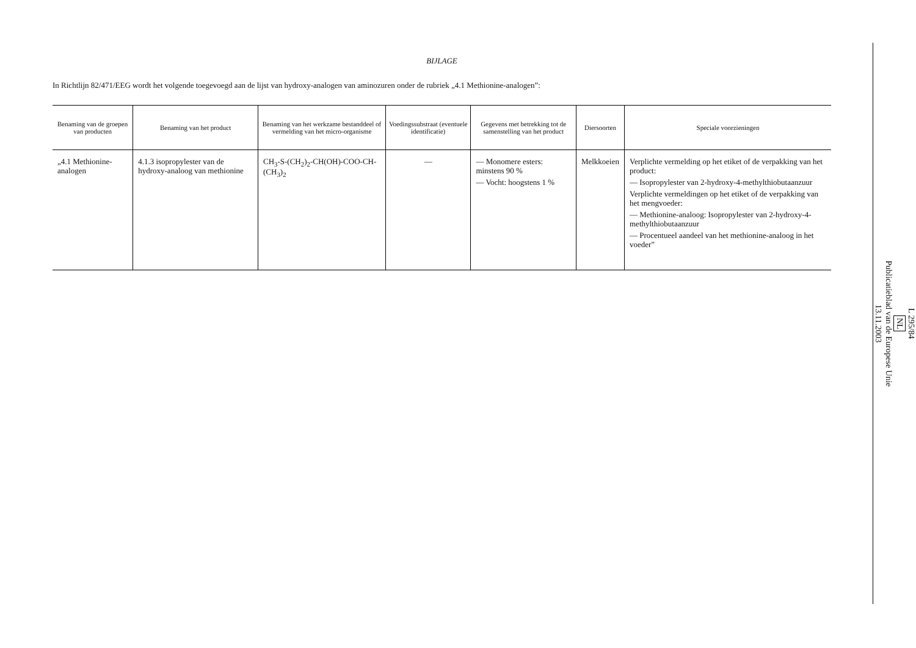BIJLAGE
In Richtlijn 82/471/EEG wordt het volgende toegevoegd aan de lijst van hydroxy-analogen van aminozuren onder de rubriek „4.1 Methionine-analogen”:
| Benaming van de groepen van producten | Benaming van het product | Benaming van het werkzame bestanddeel of vermelding van het micro-organisme | Voedingssubstraat (eventuele identificatie) | Gegevens met betrekking tot de samenstelling van het product | Diersoorten | Speciale voorzieningen |
| --- | --- | --- | --- | --- | --- | --- |
| „4.1 Methionine-analogen | 4.1.3 isopropylester van de hydroxy-analoog van methionine | CH<sub>3</sub>-S-(CH<sub>2</sub>)<sub>2</sub>-CH(OH)-COO-CH-(CH<sub>3</sub>)<sub>2</sub> | — | — Monomere esters: minstens 90 % — Vocht: hoogstens 1 % | Melkkoeien | Verplichte vermelding op het etiket of de verpakking van het product: — Isopropylester van 2-hydroxy-4-methylthiobutaanzuur Verplichte vermeldingen op het etiket of de verpakking van het mengvoeder: — Methionine-analoog: Isopropylester van 2-hydroxy-4-methylthiobutaanzuur — Procentueel aandeel van het methionine-analoog in het voeder” |
L 295/84
NL
Publicatieblad van de Europese Unie
13.11.2003